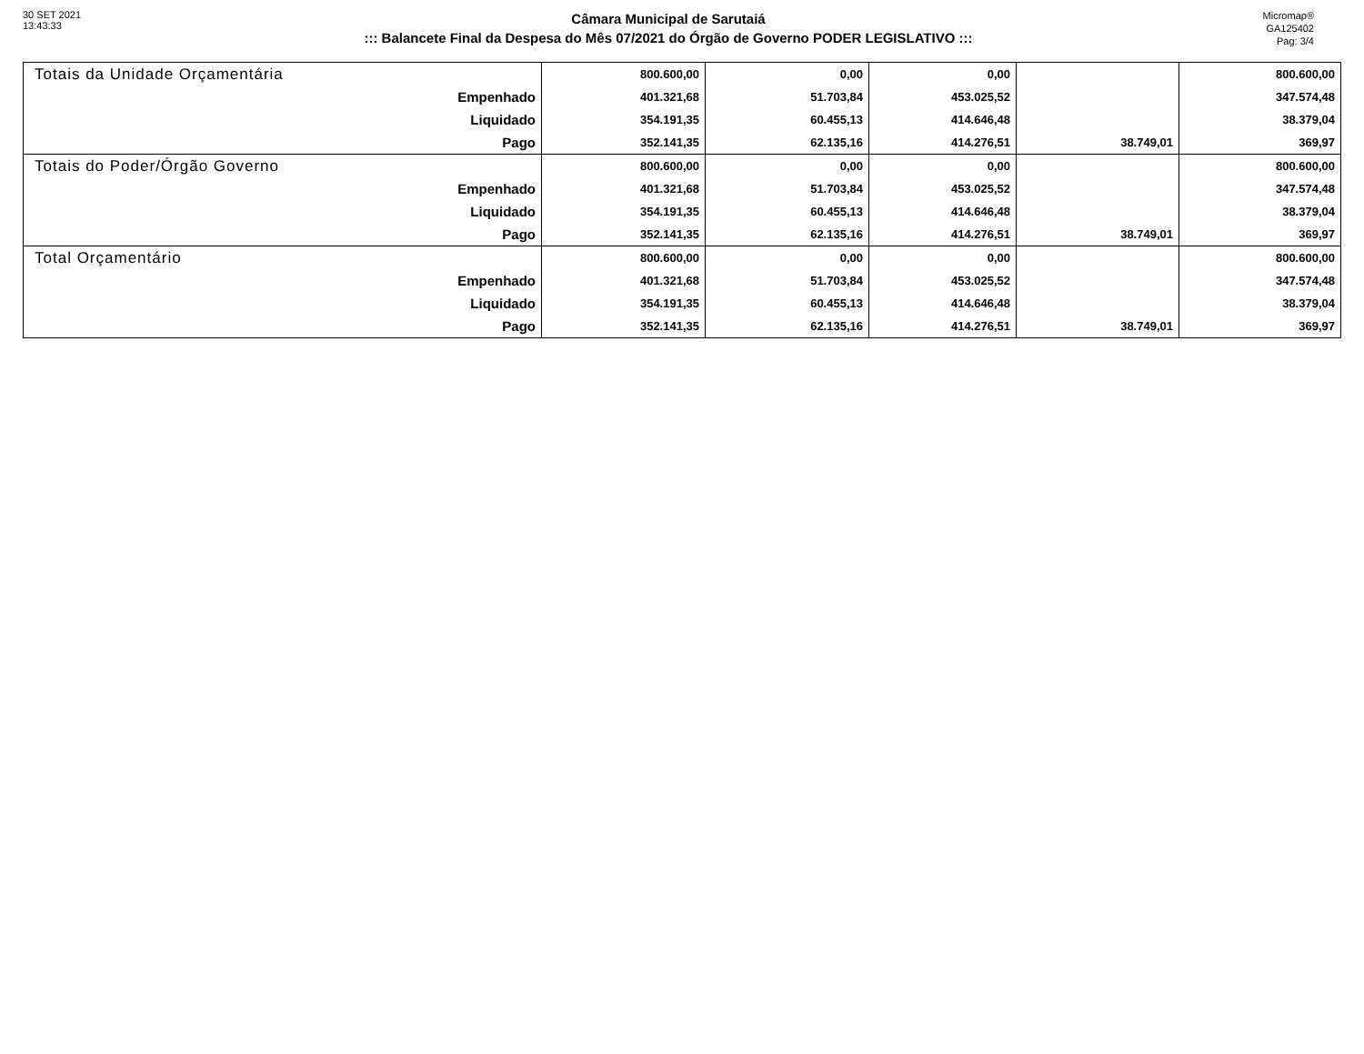30 SET 2021
13:43:33
Câmara Municipal de Sarutaiá
::: Balancete Final da Despesa do Mês 07/2021 do Órgão de Governo PODER LEGISLATIVO :::
Micromap®
GA125402
Pag: 3/4
| Totais da Unidade Orçamentária | 800.600,00 | 0,00 | 0,00 | | 800.600,00 |
| Empenhado | 401.321,68 | 51.703,84 | 453.025,52 | | 347.574,48 |
| Liquidado | 354.191,35 | 60.455,13 | 414.646,48 | | 38.379,04 |
| Pago | 352.141,35 | 62.135,16 | 414.276,51 | 38.749,01 | 369,97 |
| Totais do Poder/Órgão Governo | 800.600,00 | 0,00 | 0,00 | | 800.600,00 |
| Empenhado | 401.321,68 | 51.703,84 | 453.025,52 | | 347.574,48 |
| Liquidado | 354.191,35 | 60.455,13 | 414.646,48 | | 38.379,04 |
| Pago | 352.141,35 | 62.135,16 | 414.276,51 | 38.749,01 | 369,97 |
| Total Orçamentário | 800.600,00 | 0,00 | 0,00 | | 800.600,00 |
| Empenhado | 401.321,68 | 51.703,84 | 453.025,52 | | 347.574,48 |
| Liquidado | 354.191,35 | 60.455,13 | 414.646,48 | | 38.379,04 |
| Pago | 352.141,35 | 62.135,16 | 414.276,51 | 38.749,01 | 369,97 |